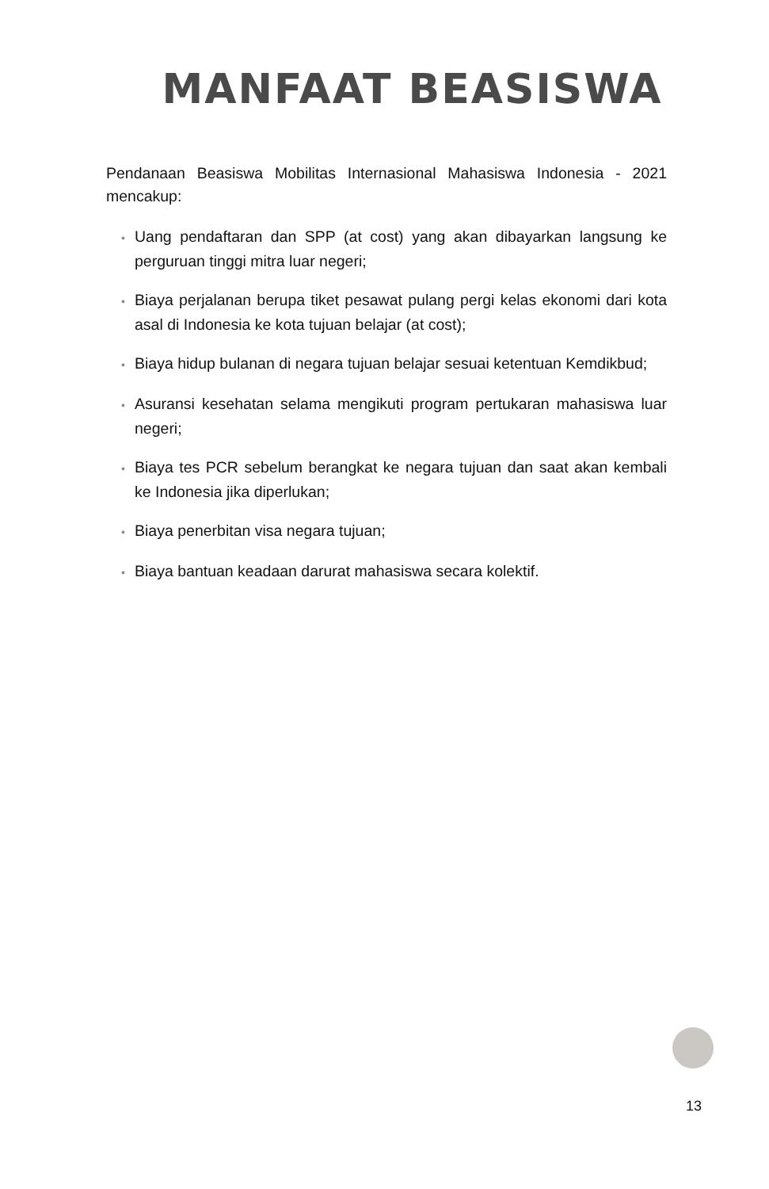MANFAAT BEASISWA
Pendanaan Beasiswa Mobilitas Internasional Mahasiswa Indonesia - 2021 mencakup:
• Uang pendaftaran dan SPP (at cost) yang akan dibayarkan langsung ke perguruan tinggi mitra luar negeri;
• Biaya perjalanan berupa tiket pesawat pulang pergi kelas ekonomi dari kota asal di Indonesia ke kota tujuan belajar (at cost);
• Biaya hidup bulanan di negara tujuan belajar sesuai ketentuan Kemdikbud;
• Asuransi kesehatan selama mengikuti program pertukaran mahasiswa luar negeri;
• Biaya tes PCR sebelum berangkat ke negara tujuan dan saat akan kembali ke Indonesia jika diperlukan;
• Biaya penerbitan visa negara tujuan;
• Biaya bantuan keadaan darurat mahasiswa secara kolektif.
13